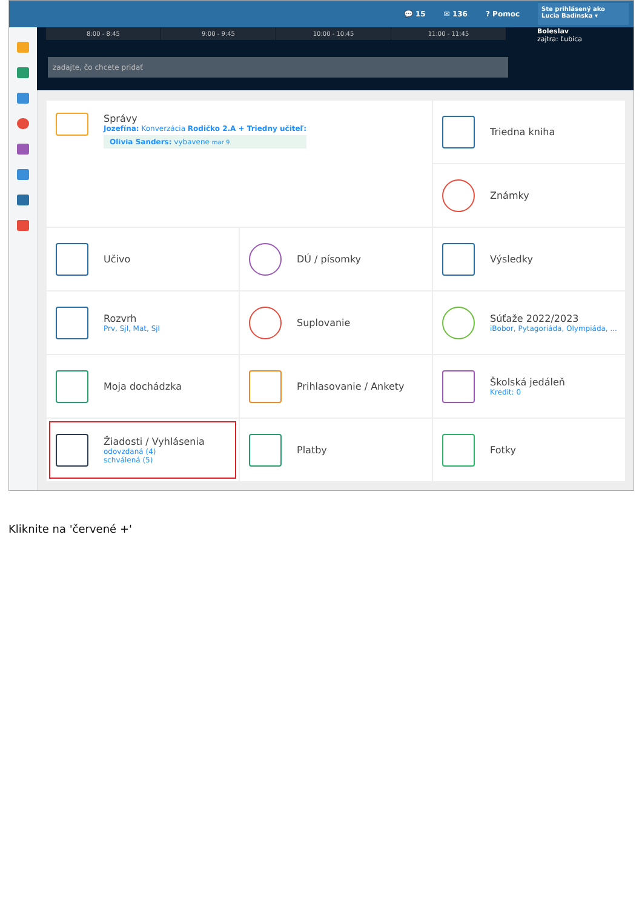💬 15 ✉ 136? Pomoc
Ste prihlásený ako
Lucia Badínska ▾
8:00 - 8:45 9:00 - 9:45 10:00 - 10:45 11:00 - 11:45
Boleslav
zajtra: Ľubica
zadajte, čo chcete pridať
Správy
Jozefína: Konverzácia Rodičko 2.A + Triedny učiteľ:
Olivia Sanders: vybavene mar 9
Triedna kniha
Známky
Učivo
DÚ / písomky
Výsledky
Rozvrh
Prv, Sjl, Mat, Sjl
Suplovanie
Súťaže 2022/2023
iBobor, Pytagoriáda, Olympiáda, ...
Moja dochádzka
Prihlasovanie / Ankety
Školská jedáleň
Kredit: 0
Žiadosti / Vyhlásenia
odovzdaná (4)
schválená (5)
Platby
Fotky
Kliknite na 'červené +'